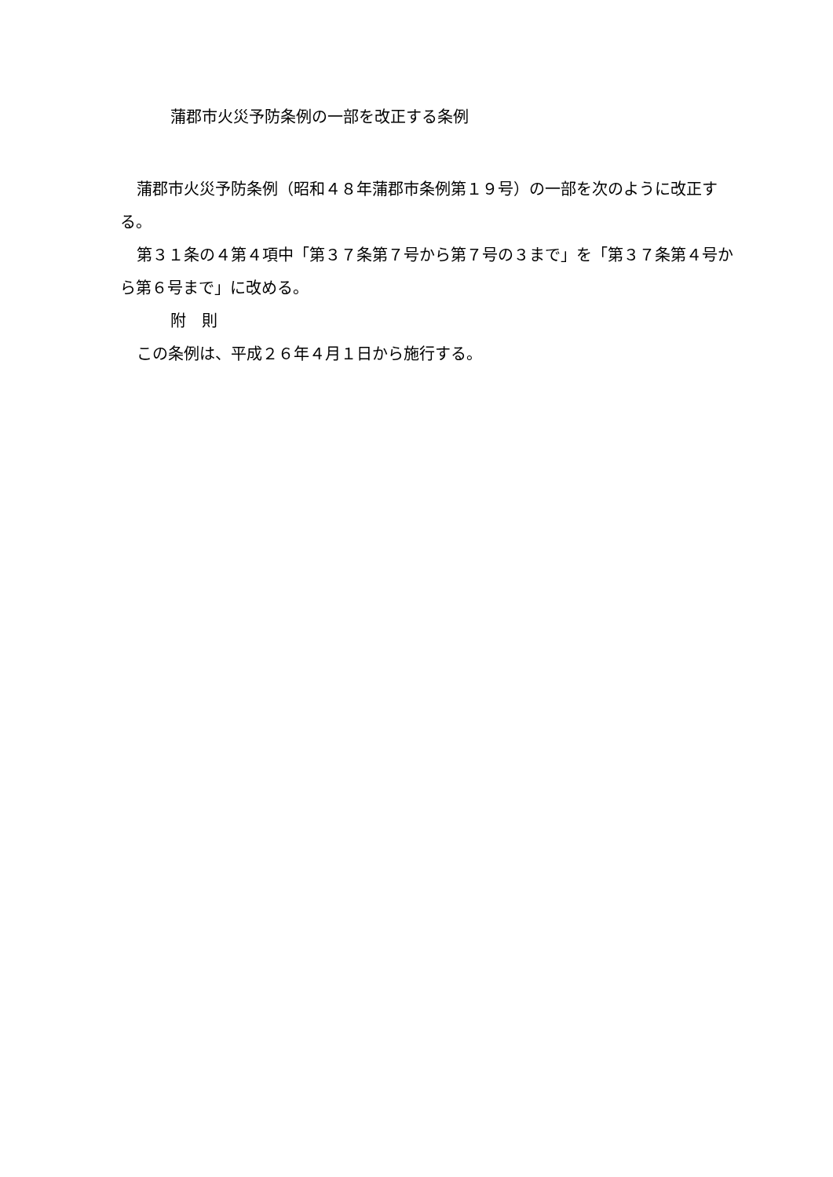蒲郡市火災予防条例の一部を改正する条例
蒲郡市火災予防条例（昭和４８年蒲郡市条例第１９号）の一部を次のように改正する。
第３１条の４第４項中「第３７条第７号から第７号の３まで」を「第３７条第４号から第６号まで」に改める。
附　則
この条例は、平成２６年４月１日から施行する。